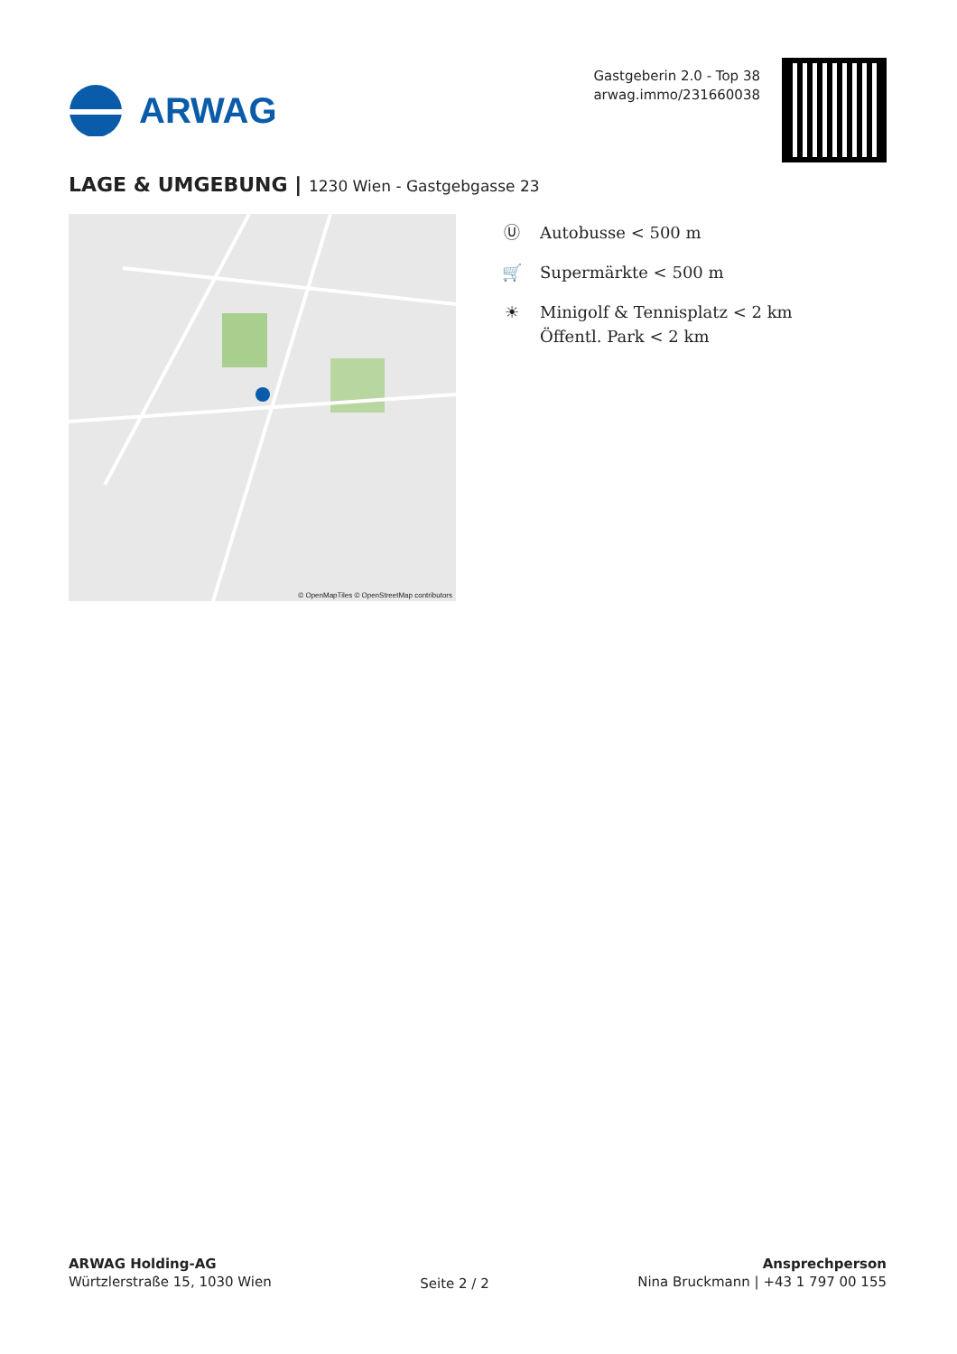ARWAG
Gastgeberin 2.0 - Top 38
arwag.immo/231660038
LAGE & UMGEBUNG | 1230 Wien - Gastgebgasse 23
© OpenMapTiles © OpenStreetMap contributors
Ⓤ Autobusse < 500 m
🛒 Supermärkte < 500 m
☀ Minigolf & Tennisplatz < 2 km
Öffentl. Park < 2 km
ARWAG Holding-AG
Würtzlerstraße 15, 1030 Wien
Seite 2 / 2
Ansprechperson
Nina Bruckmann | +43 1 797 00 155